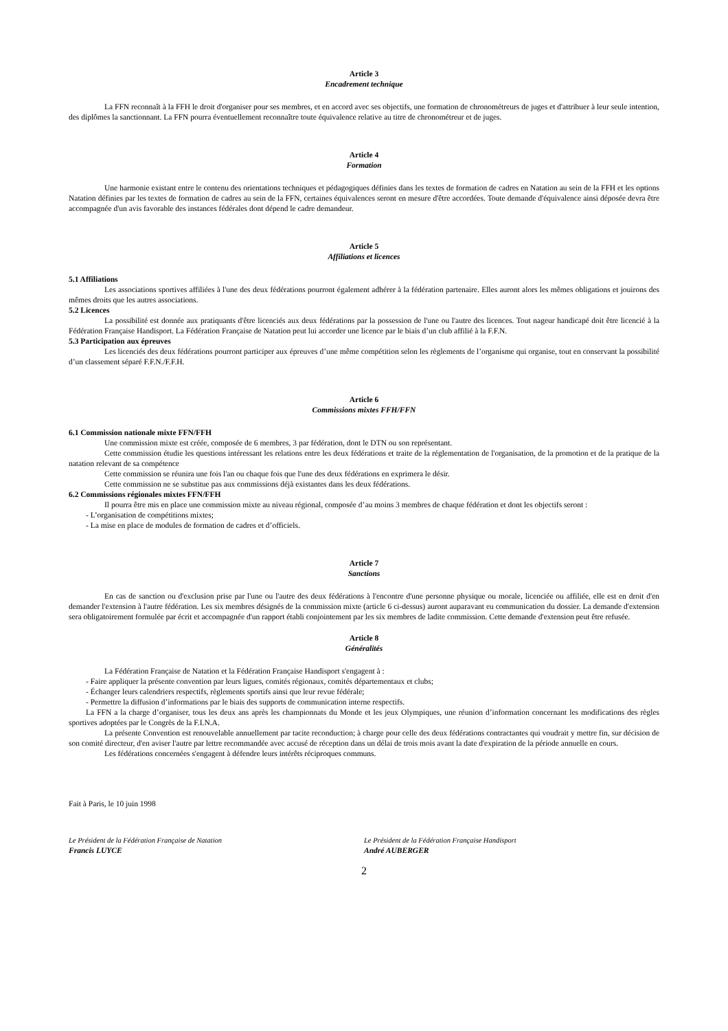Article 3
Encadrement technique
La FFN reconnaît à la FFH le droit d'organiser pour ses membres, et en accord avec ses objectifs, une formation de chronométreurs de juges et d'attribuer à leur seule intention, des diplômes la sanctionnant. La FFN pourra éventuellement reconnaître toute équivalence relative au titre de chronométreur et de juges.
Article 4
Formation
Une harmonie existant entre le contenu des orientations techniques et pédagogiques définies dans les textes de formation de cadres en Natation au sein de la FFH et les options Natation définies par les textes de formation de cadres au sein de la FFN, certaines équivalences seront en mesure d'être accordées. Toute demande d'équivalence ainsi déposée devra être accompagnée d'un avis favorable des instances fédérales dont dépend le cadre demandeur.
Article 5
Affiliations et licences
5.1 Affiliations
Les associations sportives affiliées à l'une des deux fédérations pourront également adhérer à la fédération partenaire. Elles auront alors les mêmes obligations et jouirons des mêmes droits que les autres associations.
5.2 Licences
La possibilité est donnée aux pratiquants d'être licenciés aux deux fédérations par la possession de l'une ou l'autre des licences. Tout nageur handicapé doit être licencié à la Fédération Française Handisport. La Fédération Française de Natation peut lui accorder une licence par le biais d’un club affilié à la F.F.N.
5.3 Participation aux épreuves
Les licenciés des deux fédérations pourront participer aux épreuves d’une même compétition selon les règlements de l’organisme qui organise, tout en conservant la possibilité d’un classement séparé F.F.N./F.F.H.
Article 6
Commissions mixtes FFH/FFN
6.1 Commission nationale mixte FFN/FFH
Une commission mixte est créée, composée de 6 membres, 3 par fédération, dont le DTN ou son représentant.
Cette commission étudie les questions intéressant les relations entre les deux fédérations et traite de la réglementation de l'organisation, de la promotion et de la pratique de la natation relevant de sa compétence
Cette commission se réunira une fois l'an ou chaque fois que l'une des deux fédérations en exprimera le désir.
Cette commission ne se substitue pas aux commissions déjà existantes dans les deux fédérations.
6.2 Commissions régionales mixtes FFN/FFH
Il pourra être mis en place une commission mixte au niveau régional, composée d’au moins 3 membres de chaque fédération et dont les objectifs seront :
- L’organisation de compétitions mixtes;
- La mise en place de modules de formation de cadres et d’officiels.
Article 7
Sanctions
En cas de sanction ou d'exclusion prise par l'une ou l'autre des deux fédérations à l'encontre d'une personne physique ou morale, licenciée ou affiliée, elle est en droit d'en demander l'extension à l'autre fédération. Les six membres désignés de la commission mixte (article 6 ci-dessus) auront auparavant eu communication du dossier. La demande d'extension sera obligatoirement formulée par écrit et accompagnée d'un rapport établi conjointement par les six membres de ladite commission. Cette demande d'extension peut être refusée.
Article 8
Généralités
La Fédération Française de Natation et la Fédération Française Handisport s'engagent à :
- Faire appliquer la présente convention par leurs ligues, comités régionaux, comités départementaux et clubs;
- Échanger leurs calendriers respectifs, règlements sportifs ainsi que leur revue fédérale;
- Permettre la diffusion d’informations par le biais des supports de communication interne respectifs.
La FFN a la charge d’organiser, tous les deux ans après les championnats du Monde et les jeux Olympiques, une réunion d’information concernant les modifications des règles sportives adoptées par le Congrès de la F.I.N.A.
La présente Convention est renouvelable annuellement par tacite reconduction; à charge pour celle des deux fédérations contractantes qui voudrait y mettre fin, sur décision de son comité directeur, d'en aviser l'autre par lettre recommandée avec accusé de réception dans un délai de trois mois avant la date d'expiration de la période annuelle en cours.
Les fédérations concernées s'engagent à défendre leurs intérêts réciproques communs.
Fait à Paris, le 10 juin 1998
Le Président de la Fédération Française de Natation
Francis LUYCE
Le Président de la Fédération Française Handisport
André AUBERGER
2